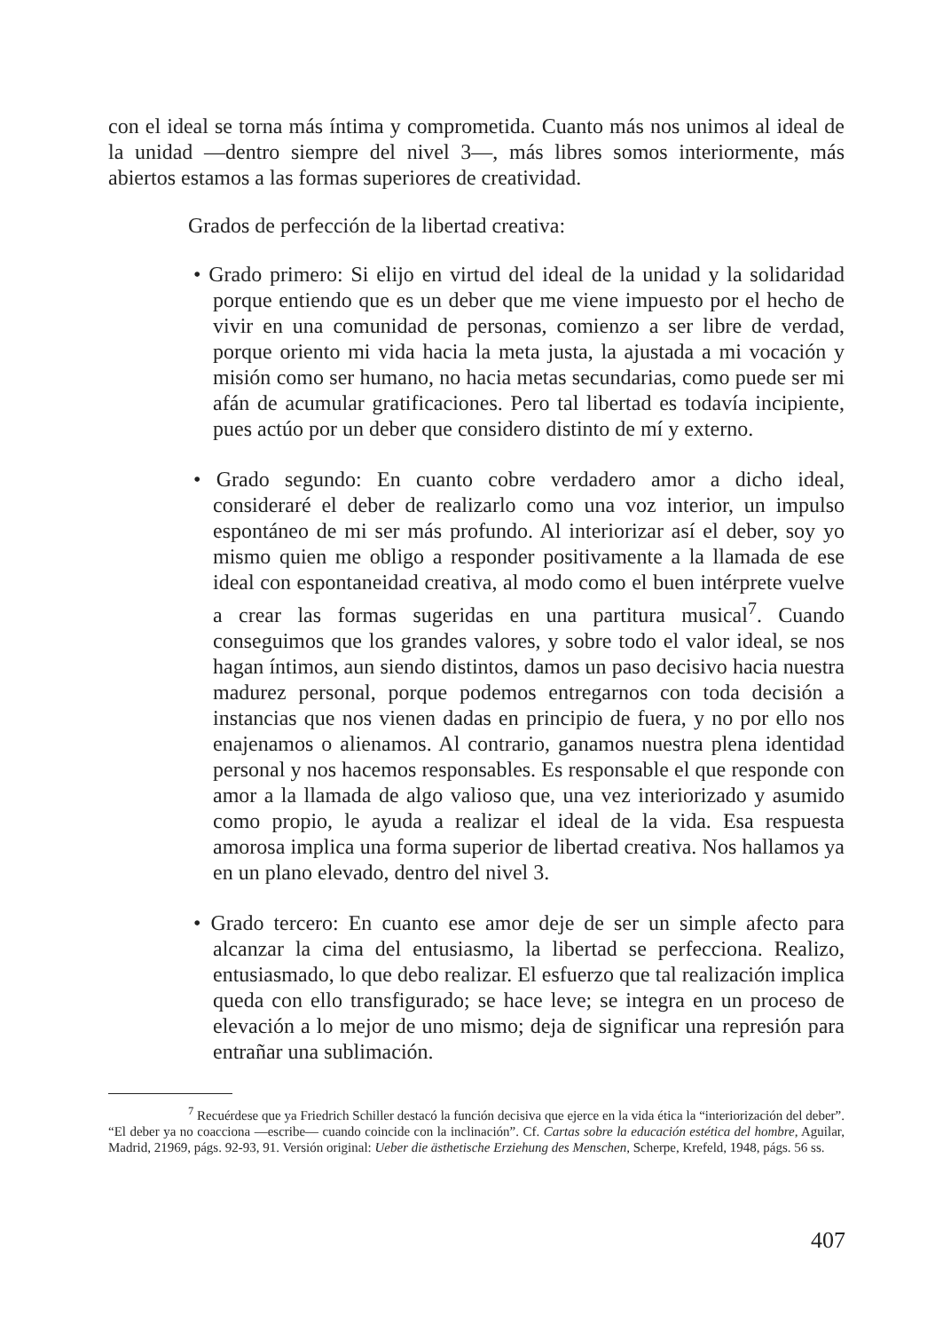con el ideal se torna más íntima y comprometida. Cuanto más nos unimos al ideal de la unidad —dentro siempre del nivel 3—, más libres somos interiormente, más abiertos estamos a las formas superiores de creatividad.
Grados de perfección de la libertad creativa:
• Grado primero: Si elijo en virtud del ideal de la unidad y la solidaridad porque entiendo que es un deber que me viene impuesto por el hecho de vivir en una comunidad de personas, comienzo a ser libre de verdad, porque oriento mi vida hacia la meta justa, la ajustada a mi vocación y misión como ser humano, no hacia metas secundarias, como puede ser mi afán de acumular gratificaciones. Pero tal libertad es todavía incipiente, pues actúo por un deber que considero distinto de mí y externo.
• Grado segundo: En cuanto cobre verdadero amor a dicho ideal, consideraré el deber de realizarlo como una voz interior, un impulso espontáneo de mi ser más profundo. Al interiorizar así el deber, soy yo mismo quien me obligo a responder positivamente a la llamada de ese ideal con espontaneidad creativa, al modo como el buen intérprete vuelve a crear las formas sugeridas en una partitura musical<sup>7</sup>. Cuando conseguimos que los grandes valores, y sobre todo el valor ideal, se nos hagan íntimos, aun siendo distintos, damos un paso decisivo hacia nuestra madurez personal, porque podemos entregarnos con toda decisión a instancias que nos vienen dadas en principio de fuera, y no por ello nos enajenamos o alienamos. Al contrario, ganamos nuestra plena identidad personal y nos hacemos responsables. Es responsable el que responde con amor a la llamada de algo valioso que, una vez interiorizado y asumido como propio, le ayuda a realizar el ideal de la vida. Esa respuesta amorosa implica una forma superior de libertad creativa. Nos hallamos ya en un plano elevado, dentro del nivel 3.
• Grado tercero: En cuanto ese amor deje de ser un simple afecto para alcanzar la cima del entusiasmo, la libertad se perfecciona. Realizo, entusiasmado, lo que debo realizar. El esfuerzo que tal realización implica queda con ello transfigurado; se hace leve; se integra en un proceso de elevación a lo mejor de uno mismo; deja de significar una represión para entrañar una sublimación.
<sup>7</sup> Recuérdese que ya Friedrich Schiller destacó la función decisiva que ejerce en la vida ética la “interiorización del deber”. “El deber ya no coacciona —escribe— cuando coincide con la inclinación”. Cf. Cartas sobre la educación estética del hombre, Aguilar, Madrid, 21969, págs. 92-93, 91. Versión original: Ueber die ästhetische Erziehung des Menschen, Scherpe, Krefeld, 1948, págs. 56 ss.
407